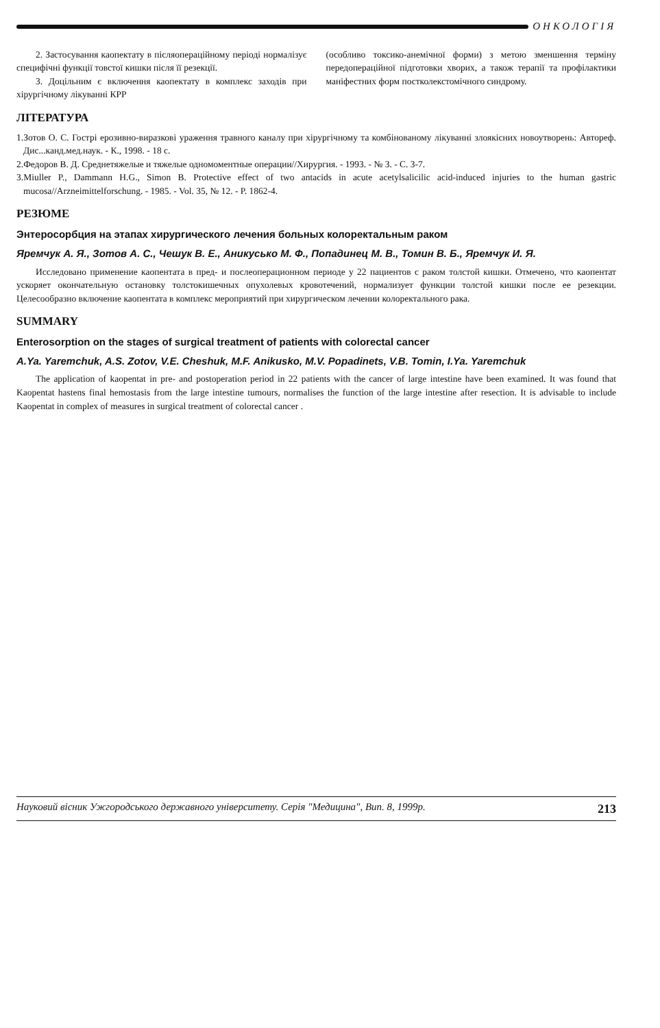ОНКОЛОГІЯ
2. Застосування каопектату в післяопераційному періоді нормалізує специфічні функції товстої кишки після її резекції.
3. Доцільним є включення каопектату в комплекс заходів при хірургічному лікуванні КРР
(особливо токсико-анемічної форми) з метою зменшення терміну передопераційної підготовки хворих, а також терапії та профілактики маніфестних форм постколекстомічного синдрому.
ЛІТЕРАТУРА
1.Зотов О. С. Гострі ерозивно-виразкові ураження травного каналу при хірургічному та комбінованому лікуванні злоякісних новоутворень: Автореф. Дис...канд.мед.наук. - К., 1998. - 18 с.
2.Федоров В. Д. Среднетяжелые и тяжелые одномоментные операции//Хирургия. - 1993. - № 3. - С. 3-7.
3.Miuller P., Dammann H.G., Simon B. Protective effect of two antacids in acute acetylsalicilic acid-induced injuries to the human gastric mucosa//Arzneimittelforschung. - 1985. - Vol. 35, № 12. - P. 1862-4.
РЕЗЮМЕ
Энтеросорбция на этапах хирургического лечения больных колоректальным раком
Яремчук А. Я., Зотов А. С., Чешук В. Е., Аникусько М. Ф., Попадинец М. В., Томин В. Б., Яремчук И. Я.
Исследовано применение каопентата в пред- и послеоперационном периоде у 22 пациентов с раком толстой кишки. Отмечено, что каопентат ускоряет окончательную остановку толстокишечных опухолевых кровотечений, нормализует функции толстой кишки после ее резекции. Целесообразно включение каопентата в комплекс мероприятий при хирургическом лечении колоректального рака.
SUMMARY
Enterosorption on the stages of surgical treatment of patients with colorectal cancer
A.Ya. Yaremchuk, A.S. Zotov, V.E. Cheshuk, M.F. Anikusko, M.V. Popadinets, V.B. Tomin, I.Ya. Yaremchuk
The application of kaopentat in pre- and postoperation period in 22 patients with the cancer of large intestine have been examined. It was found that Kaopentat hastens final hemostasis from the large intestine tumours, normalises the function of the large intestine after resection. It is advisable to include Kaopentat in complex of measures in surgical treatment of colorectal cancer .
Науковий вісник Ужгородського державного університету. Серія "Медицина", Вип. 8, 1999р. 213